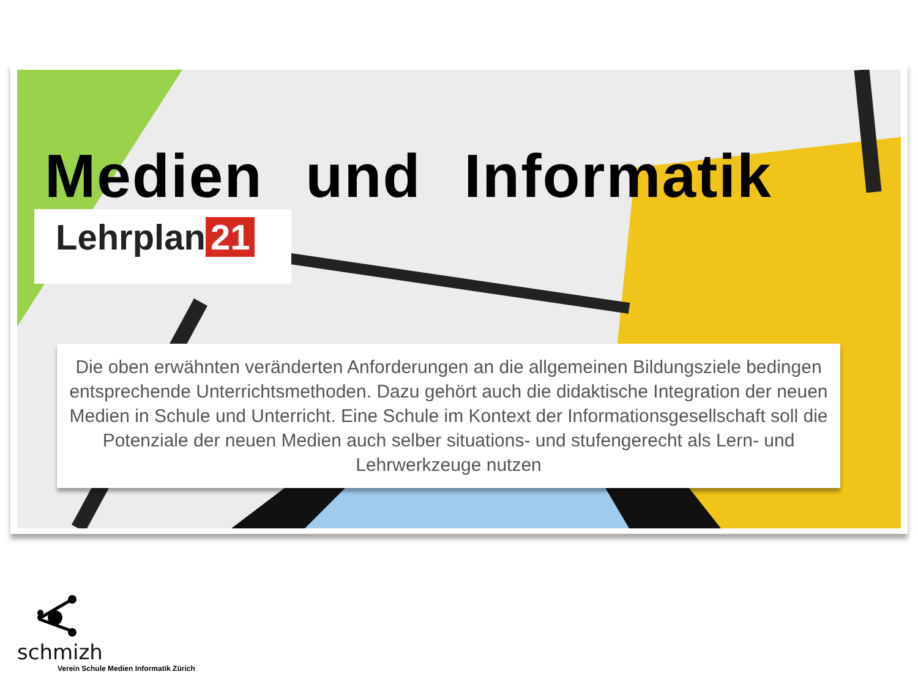Medien und Informatik
Lehrplan 21
Die oben erwähnten veränderten Anforderungen an die allgemeinen Bildungsziele bedingen entsprechende Unterrichtsmethoden. Dazu gehört auch die didaktische Integration der neuen Medien in Schule und Unterricht. Eine Schule im Kontext der Informationsgesellschaft soll die Potenziale der neuen Medien auch selber situations- und stufengerecht als Lern- und Lehrwerkzeuge nutzen
schmizh
Verein Schule Medien Informatik Zürich